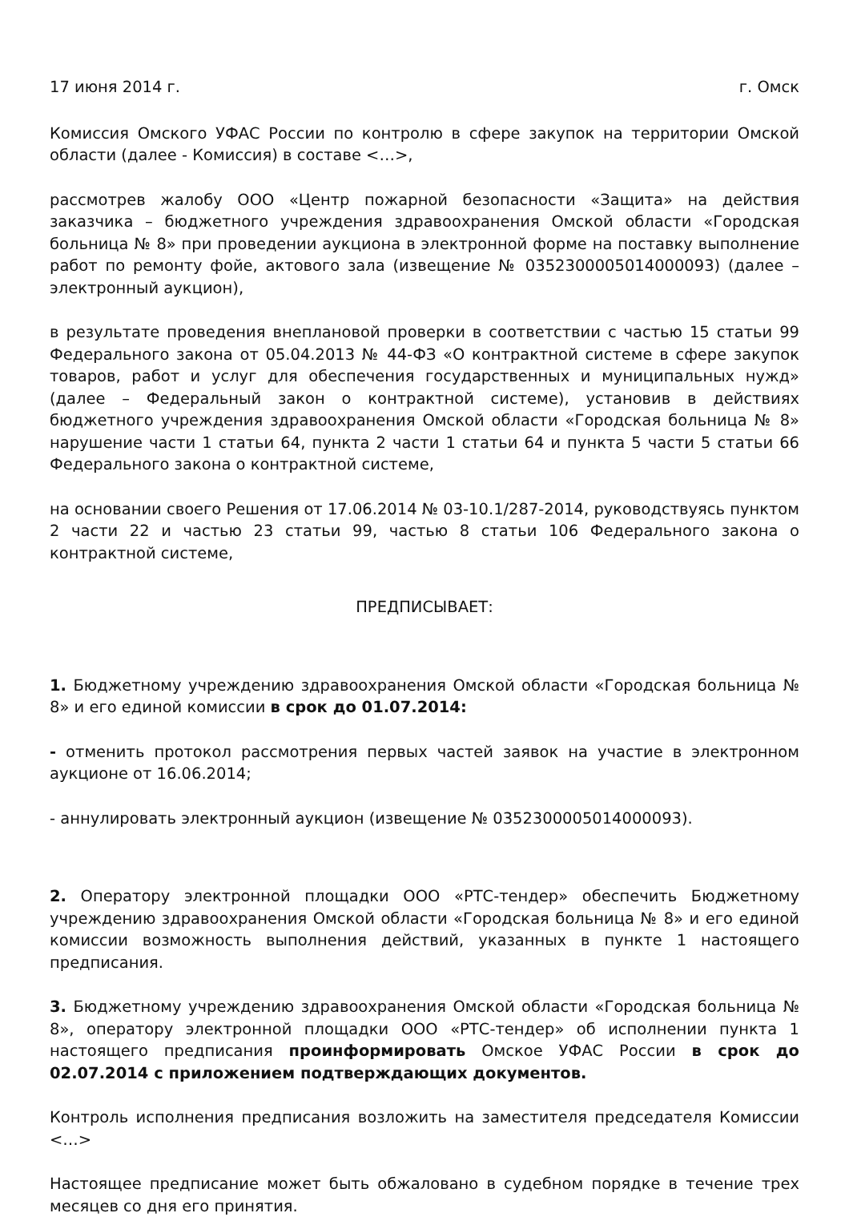17 июня 2014 г. г. Омск
Комиссия Омского УФАС России по контролю в сфере закупок на территории Омской области (далее - Комиссия) в составе <…>,
рассмотрев жалобу ООО «Центр пожарной безопасности «Защита» на действия заказчика – бюджетного учреждения здравоохранения Омской области «Городская больница № 8» при проведении аукциона в электронной форме на поставку выполнение работ по ремонту фойе, актового зала (извещение № 0352300005014000093) (далее – электронный аукцион),
в результате проведения внеплановой проверки в соответствии с частью 15 статьи 99 Федерального закона от 05.04.2013 № 44-ФЗ «О контрактной системе в сфере закупок товаров, работ и услуг для обеспечения государственных и муниципальных нужд» (далее – Федеральный закон о контрактной системе), установив в действиях бюджетного учреждения здравоохранения Омской области «Городская больница № 8» нарушение части 1 статьи 64, пункта 2 части 1 статьи 64 и пункта 5 части 5 статьи 66 Федерального закона о контрактной системе,
на основании своего Решения от 17.06.2014 № 03-10.1/287-2014, руководствуясь пунктом 2 части 22 и частью 23 статьи 99, частью 8 статьи 106 Федерального закона о контрактной системе,
ПРЕДПИСЫВАЕТ:
1. Бюджетному учреждению здравоохранения Омской области «Городская больница № 8» и его единой комиссии в срок до 01.07.2014:
- отменить протокол рассмотрения первых частей заявок на участие в электронном аукционе от 16.06.2014;
- аннулировать электронный аукцион (извещение № 0352300005014000093).
2. Оператору электронной площадки ООО «РТС-тендер» обеспечить Бюджетному учреждению здравоохранения Омской области «Городская больница № 8» и его единой комиссии возможность выполнения действий, указанных в пункте 1 настоящего предписания.
3. Бюджетному учреждению здравоохранения Омской области «Городская больница № 8», оператору электронной площадки ООО «РТС-тендер» об исполнении пункта 1 настоящего предписания проинформировать Омское УФАС России в срок до 02.07.2014 с приложением подтверждающих документов.
Контроль исполнения предписания возложить на заместителя председателя Комиссии <…>
Настоящее предписание может быть обжаловано в судебном порядке в течение трех месяцев со дня его принятия.